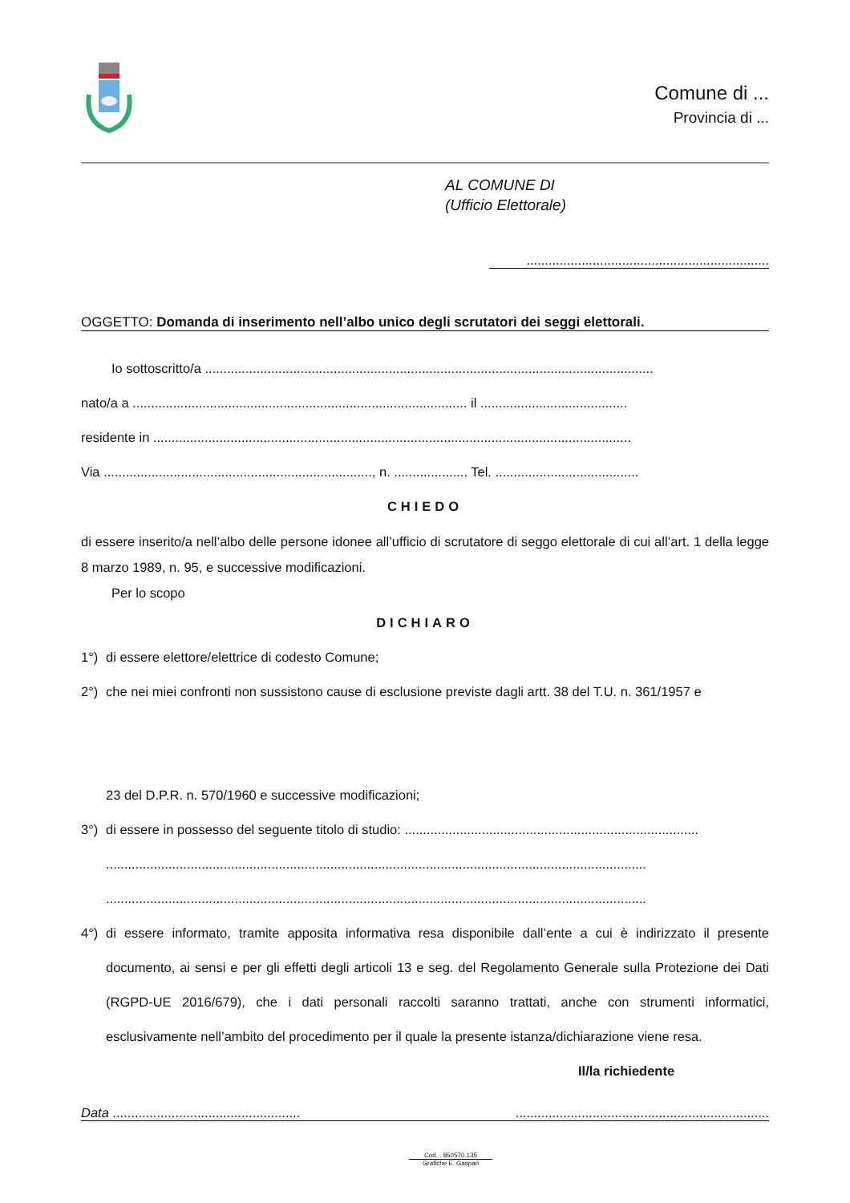Comune di ...
Provincia di ...
AL COMUNE DI
(Ufficio Elettorale)
..................................................................
OGGETTO: Domanda di inserimento nell’albo unico degli scrutatori dei seggi elettorali.
Io sottoscritto/a ..........................................................................................................................
nato/a a ........................................................................................... il ........................................
residente in ..................................................................................................................................
Via ........................................................................., n. .................... Tel. .......................................
CHIEDO
di essere inserito/a nell’albo delle persone idonee all’ufficio di scrutatore di seggo elettorale di cui all’art. 1 della legge 8 marzo 1989, n. 95, e successive modificazioni.
Per lo scopo
DICHIARO
1°) di essere elettore/elettrice di codesto Comune;
2°) che nei miei confronti non sussistono cause di esclusione previste dagli artt. 38 del T.U. n. 361/1957 e
23 del D.P.R. n. 570/1960 e successive modificazioni;
3°) di essere in possesso del seguente titolo di studio: ................................................................................
...................................................................................................................................................
...................................................................................................................................................
4°) di essere informato, tramite apposita informativa resa disponibile dall’ente a cui è indirizzato il presente documento, ai sensi e per gli effetti degli articoli 13 e seg. del Regolamento Generale sulla Protezione dei Dati (RGPD-UE 2016/679), che i dati personali raccolti saranno trattati, anche con strumenti informatici, esclusivamente nell’ambito del procedimento per il quale la presente istanza/dichiarazione viene resa.
Il/la richiedente
Data ........................................................................................................................
Cod. . 850570.135
Grafiche E. Gaspari